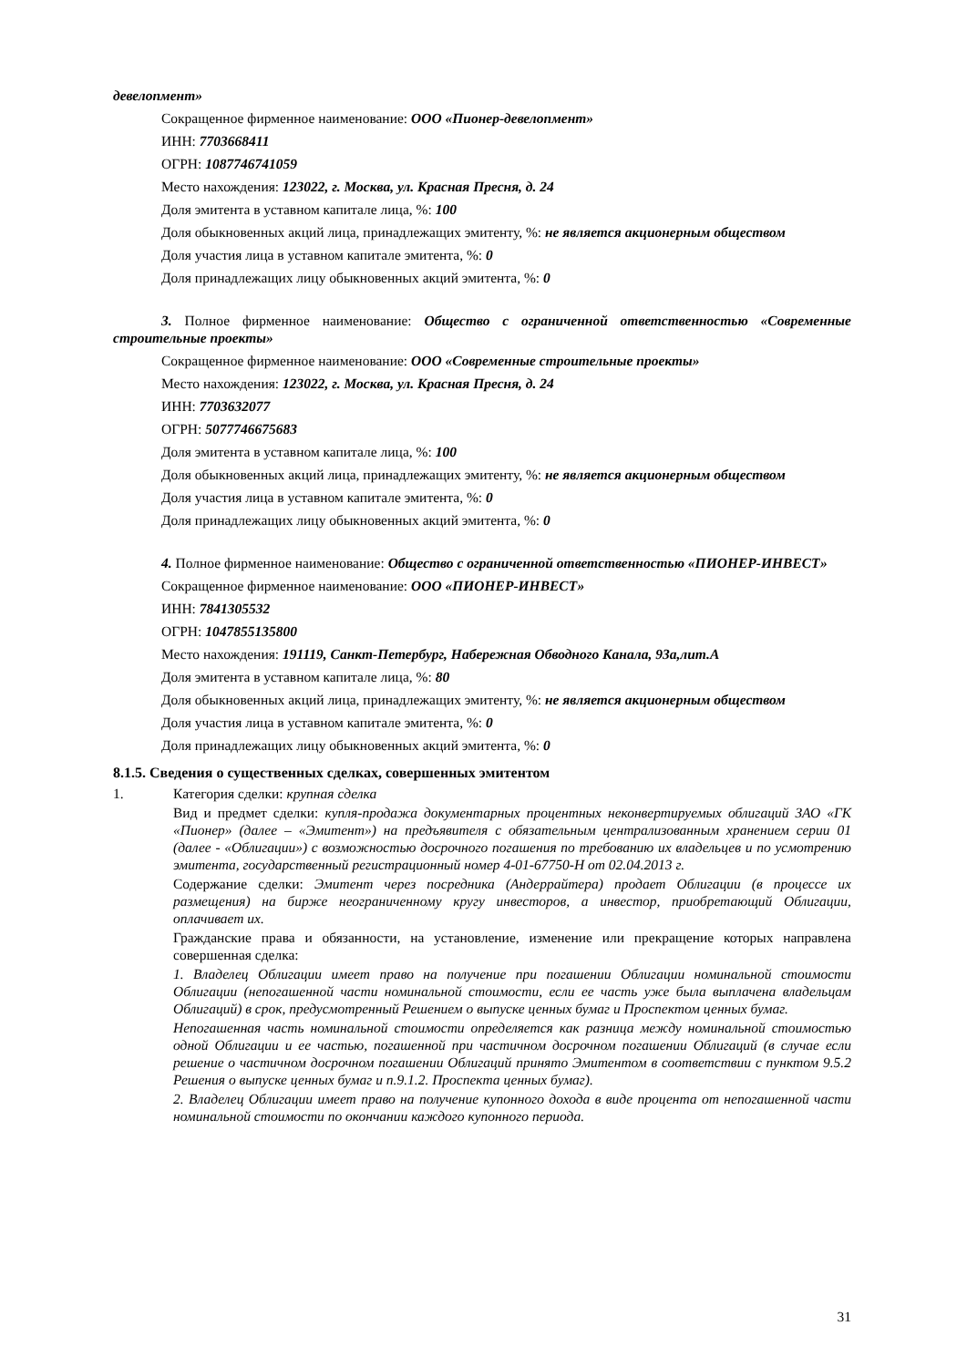девелопмент»
Сокращенное фирменное наименование: ООО «Пионер-девелопмент»
ИНН: 7703668411
ОГРН: 1087746741059
Место нахождения: 123022, г. Москва, ул. Красная Пресня, д. 24
Доля эмитента в уставном капитале лица, %: 100
Доля обыкновенных акций лица, принадлежащих эмитенту, %: не является акционерным обществом
Доля участия лица в уставном капитале эмитента, %: 0
Доля принадлежащих лицу обыкновенных акций эмитента, %: 0
3. Полное фирменное наименование: Общество с ограниченной ответственностью «Современные строительные проекты»
Сокращенное фирменное наименование: ООО «Современные строительные проекты»
Место нахождения: 123022, г. Москва, ул. Красная Пресня, д. 24
ИНН: 7703632077
ОГРН: 5077746675683
Доля эмитента в уставном капитале лица, %: 100
Доля обыкновенных акций лица, принадлежащих эмитенту, %: не является акционерным обществом
Доля участия лица в уставном капитале эмитента, %: 0
Доля принадлежащих лицу обыкновенных акций эмитента, %: 0
4. Полное фирменное наименование: Общество с ограниченной ответственностью «ПИОНЕР-ИНВЕСТ»
Сокращенное фирменное наименование: ООО «ПИОНЕР-ИНВЕСТ»
ИНН: 7841305532
ОГРН: 1047855135800
Место нахождения: 191119, Санкт-Петербург, Набережная Обводного Канала, 93а,лит.А
Доля эмитента в уставном капитале лица, %: 80
Доля обыкновенных акций лица, принадлежащих эмитенту, %: не является акционерным обществом
Доля участия лица в уставном капитале эмитента, %: 0
Доля принадлежащих лицу обыкновенных акций эмитента, %: 0
8.1.5. Сведения о существенных сделках, совершенных эмитентом
1. Категория сделки: крупная сделка
Вид и предмет сделки: купля-продажа документарных процентных неконвертируемых облигаций ЗАО «ГК «Пионер» (далее – «Эмитент») на предъявителя с обязательным централизованным хранением серии 01 (далее - «Облигации») с возможностью досрочного погашения по требованию их владельцев и по усмотрению эмитента, государственный регистрационный номер 4-01-67750-H от 02.04.2013 г.
Содержание сделки: Эмитент через посредника (Андеррайтера) продает Облигации (в процессе их размещения) на бирже неограниченному кругу инвесторов, а инвестор, приобретающий Облигации, оплачивает их.
Гражданские права и обязанности, на установление, изменение или прекращение которых направлена совершенная сделка:
1. Владелец Облигации имеет право на получение при погашении Облигации номинальной стоимости Облигации (непогашенной части номинальной стоимости, если ее часть уже была выплачена владельцам Облигаций) в срок, предусмотренный Решением о выпуске ценных бумаг и Проспектом ценных бумаг.
Непогашенная часть номинальной стоимости определяется как разница между номинальной стоимостью одной Облигации и ее частью, погашенной при частичном досрочном погашении Облигаций (в случае если решение о частичном досрочном погашении Облигаций принято Эмитентом в соответствии с пунктом 9.5.2 Решения о выпуске ценных бумаг и п.9.1.2. Проспекта ценных бумаг).
2. Владелец Облигации имеет право на получение купонного дохода в виде процента от непогашенной части номинальной стоимости по окончании каждого купонного периода.
31